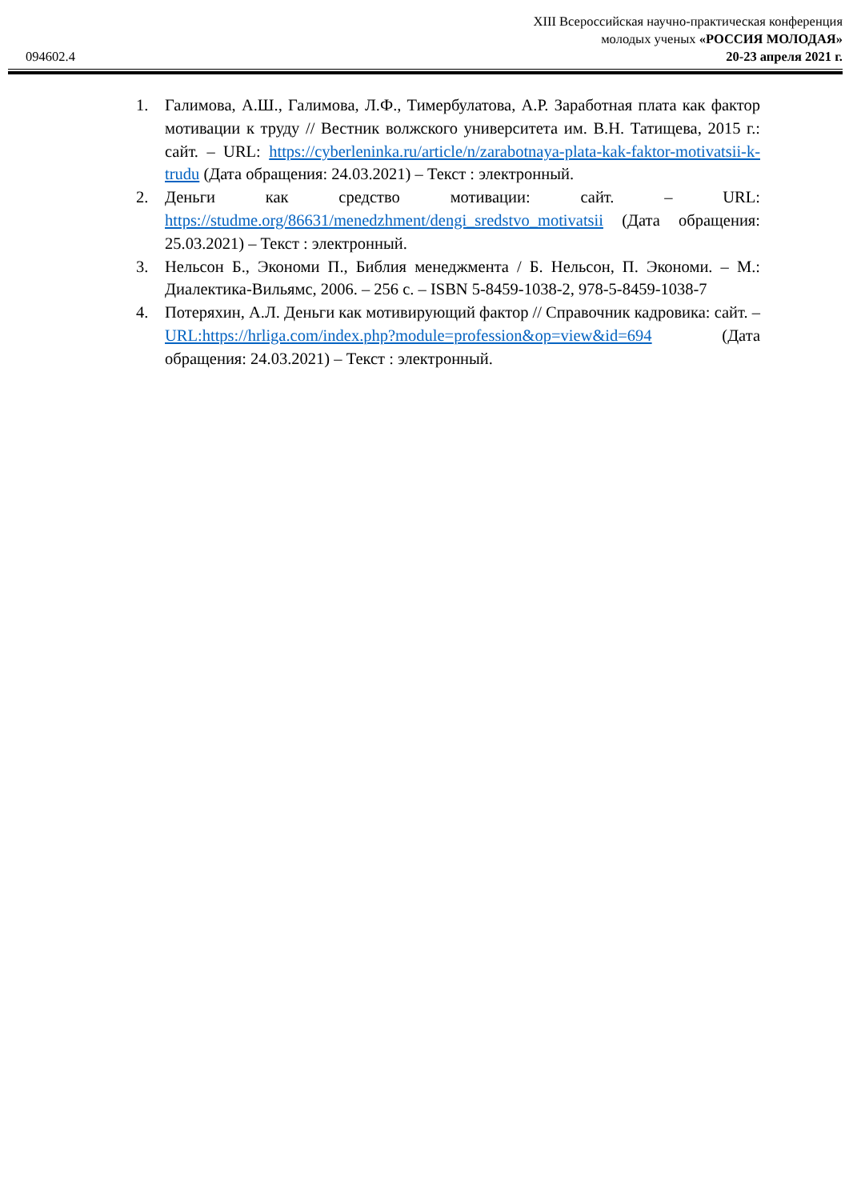XIII Всероссийская научно-практическая конференция
молодых ученых «РОССИЯ МОЛОДАЯ»
20-23 апреля 2021 г.
094602.4
1. Галимова, А.Ш., Галимова, Л.Ф., Тимербулатова, А.Р. Заработная плата как фактор мотивации к труду // Вестник волжского университета им. В.Н. Татищева, 2015 г.: сайт. – URL: https://cyberleninka.ru/article/n/zarabotnaya-plata-kak-faktor-motivatsii-k-trudu (Дата обращения: 24.03.2021) – Текст : электронный.
2. Деньги как средство мотивации: сайт. – URL: https://studme.org/86631/menedzhment/dengi_sredstvo_motivatsii (Дата обращения: 25.03.2021) – Текст : электронный.
3. Нельсон Б., Экономи П., Библия менеджмента / Б. Нельсон, П. Экономи. – М.: Диалектика-Вильямс, 2006. – 256 с. – ISBN 5-8459-1038-2, 978-5-8459-1038-7
4. Потеряхин, А.Л. Деньги как мотивирующий фактор // Справочник кадровика: сайт. – URL:https://hrliga.com/index.php?module=profession&op=view&id=694 (Дата обращения: 24.03.2021) – Текст : электронный.